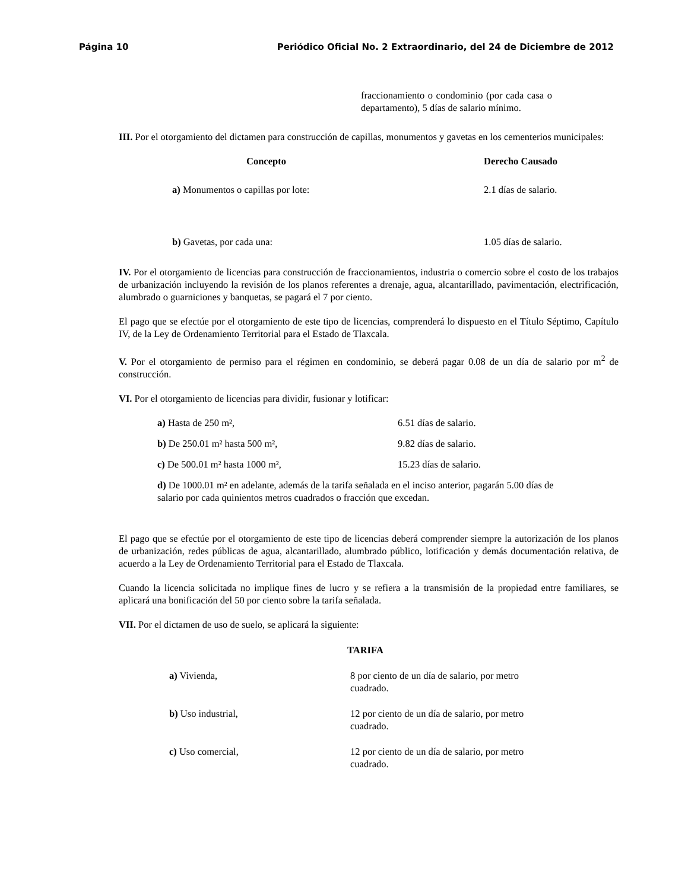Página 10 Periódico Oficial No. 2 Extraordinario, del 24 de Diciembre de 2012
fraccionamiento o condominio (por cada casa o departamento), 5 días de salario mínimo.
III. Por el otorgamiento del dictamen para construcción de capillas, monumentos y gavetas en los cementerios municipales:
| Concepto | Derecho Causado |
| --- | --- |
| a) Monumentos o capillas por lote: | 2.1 días de salario. |
| b) Gavetas, por cada una: | 1.05 días de salario. |
IV. Por el otorgamiento de licencias para construcción de fraccionamientos, industria o comercio sobre el costo de los trabajos de urbanización incluyendo la revisión de los planos referentes a drenaje, agua, alcantarillado, pavimentación, electrificación, alumbrado o guarniciones y banquetas, se pagará el 7 por ciento.
El pago que se efectúe por el otorgamiento de este tipo de licencias, comprenderá lo dispuesto en el Título Séptimo, Capítulo IV, de la Ley de Ordenamiento Territorial para el Estado de Tlaxcala.
V. Por el otorgamiento de permiso para el régimen en condominio, se deberá pagar 0.08 de un día de salario por m<sup>2</sup> de construcción.
VI. Por el otorgamiento de licencias para dividir, fusionar y lotificar:
| a) Hasta de 250 m², | 6.51 días de salario. |
| b) De 250.01 m² hasta 500 m², | 9.82 días de salario. |
| c) De 500.01 m² hasta 1000 m², | 15.23 días de salario. |
d) De 1000.01 m² en adelante, además de la tarifa señalada en el inciso anterior, pagarán 5.00 días de salario por cada quinientos metros cuadrados o fracción que excedan.
El pago que se efectúe por el otorgamiento de este tipo de licencias deberá comprender siempre la autorización de los planos de urbanización, redes públicas de agua, alcantarillado, alumbrado público, lotificación y demás documentación relativa, de acuerdo a la Ley de Ordenamiento Territorial para el Estado de Tlaxcala.
Cuando la licencia solicitada no implique fines de lucro y se refiera a la transmisión de la propiedad entre familiares, se aplicará una bonificación del 50 por ciento sobre la tarifa señalada.
VII. Por el dictamen de uso de suelo, se aplicará la siguiente:
TARIFA
| a) Vivienda, | 8 por ciento de un día de salario, por metro cuadrado. |
| b) Uso industrial, | 12 por ciento de un día de salario, por metro cuadrado. |
| c) Uso comercial, | 12 por ciento de un día de salario, por metro cuadrado. |